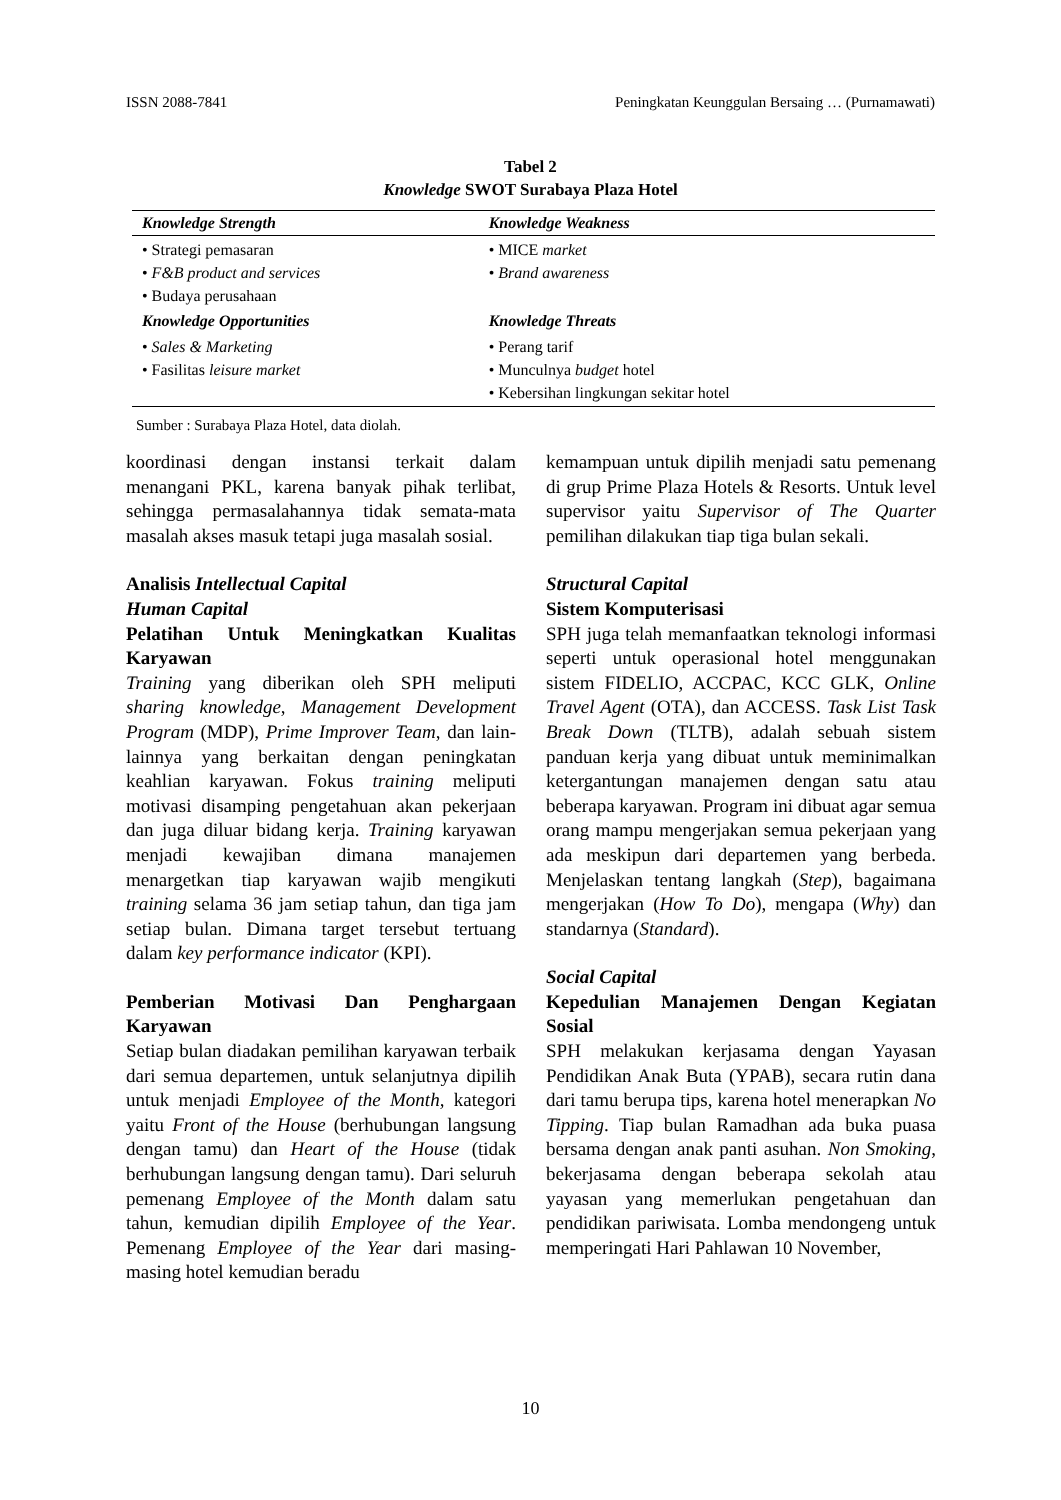ISSN 2088-7841 Peningkatan Keunggulan Bersaing … (Purnamawati)
Tabel 2
Knowledge SWOT Surabaya Plaza Hotel
| Knowledge Strength | Knowledge Weakness |
| --- | --- |
| • Strategi pemasaran • F&B product and services • Budaya perusahaan | • MICE market • Brand awareness |
| Knowledge Opportunities | Knowledge Threats |
| • Sales & Marketing • Fasilitas leisure market | • Perang tarif • Munculnya budget hotel • Kebersihan lingkungan sekitar hotel |
Sumber : Surabaya Plaza Hotel, data diolah.
koordinasi dengan instansi terkait dalam menangani PKL, karena banyak pihak terlibat, sehingga permasalahannya tidak semata-mata masalah akses masuk tetapi juga masalah sosial.
Analisis Intellectual Capital
Human Capital
Pelatihan Untuk Meningkatkan Kualitas Karyawan
Training yang diberikan oleh SPH meliputi sharing knowledge, Management Development Program (MDP), Prime Improver Team, dan lain-lainnya yang berkaitan dengan peningkatan keahlian karyawan. Fokus training meliputi motivasi disamping pengetahuan akan pekerjaan dan juga diluar bidang kerja. Training karyawan menjadi kewajiban dimana manajemen menargetkan tiap karyawan wajib mengikuti training selama 36 jam setiap tahun, dan tiga jam setiap bulan. Dimana target tersebut tertuang dalam key performance indicator (KPI).
Pemberian Motivasi Dan Penghargaan Karyawan
Setiap bulan diadakan pemilihan karyawan terbaik dari semua departemen, untuk selanjutnya dipilih untuk menjadi Employee of the Month, kategori yaitu Front of the House (berhubungan langsung dengan tamu) dan Heart of the House (tidak berhubungan langsung dengan tamu). Dari seluruh pemenang Employee of the Month dalam satu tahun, kemudian dipilih Employee of the Year. Pemenang Employee of the Year dari masing-masing hotel kemudian beradu
kemampuan untuk dipilih menjadi satu pemenang di grup Prime Plaza Hotels & Resorts. Untuk level supervisor yaitu Supervisor of The Quarter pemilihan dilakukan tiap tiga bulan sekali.
Structural Capital
Sistem Komputerisasi
SPH juga telah memanfaatkan teknologi informasi seperti untuk operasional hotel menggunakan sistem FIDELIO, ACCPAC, KCC GLK, Online Travel Agent (OTA), dan ACCESS. Task List Task Break Down (TLTB), adalah sebuah sistem panduan kerja yang dibuat untuk meminimalkan ketergantungan manajemen dengan satu atau beberapa karyawan. Program ini dibuat agar semua orang mampu mengerjakan semua pekerjaan yang ada meskipun dari departemen yang berbeda. Menjelaskan tentang langkah (Step), bagaimana mengerjakan (How To Do), mengapa (Why) dan standarnya (Standard).
Social Capital
Kepedulian Manajemen Dengan Kegiatan Sosial
SPH melakukan kerjasama dengan Yayasan Pendidikan Anak Buta (YPAB), secara rutin dana dari tamu berupa tips, karena hotel menerapkan No Tipping. Tiap bulan Ramadhan ada buka puasa bersama dengan anak panti asuhan. Non Smoking, bekerjasama dengan beberapa sekolah atau yayasan yang memerlukan pengetahuan dan pendidikan pariwisata. Lomba mendongeng untuk memperingati Hari Pahlawan 10 November,
10